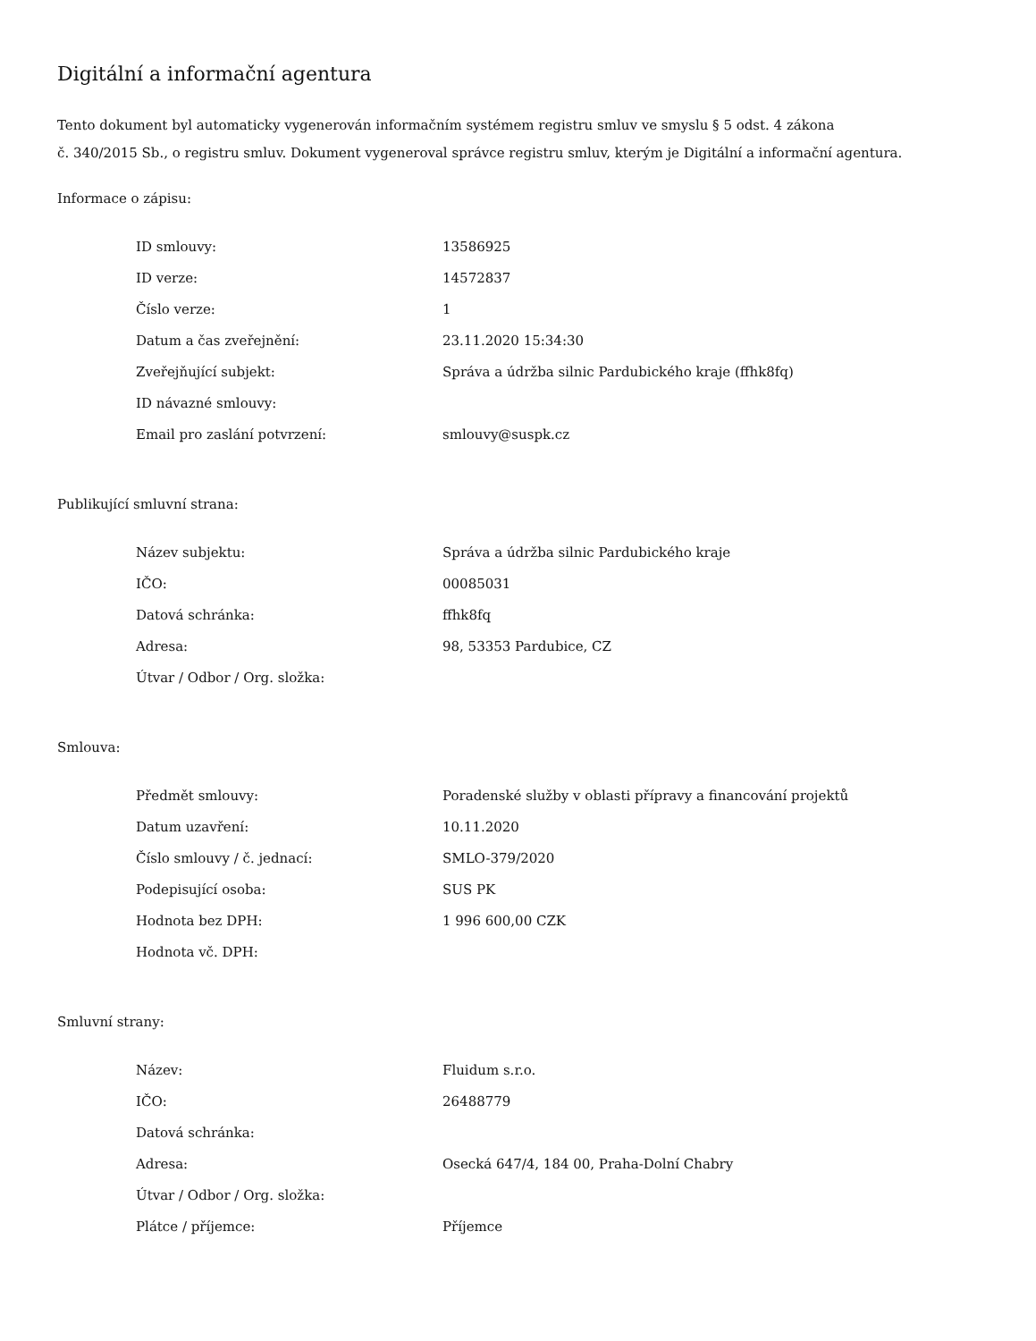Digitální a informační agentura
Tento dokument byl automaticky vygenerován informačním systémem registru smluv ve smyslu § 5 odst. 4 zákona
č. 340/2015 Sb., o registru smluv. Dokument vygeneroval správce registru smluv, kterým je Digitální a informační agentura.
Informace o zápisu:
| ID smlouvy: | 13586925 |
| ID verze: | 14572837 |
| Číslo verze: | 1 |
| Datum a čas zveřejnění: | 23.11.2020 15:34:30 |
| Zveřejňující subjekt: | Správa a údržba silnic Pardubického kraje (ffhk8fq) |
| ID návazné smlouvy: | |
| Email pro zaslání potvrzení: | smlouvy@suspk.cz |
Publikující smluvní strana:
| Název subjektu: | Správa a údržba silnic Pardubického kraje |
| IČO: | 00085031 |
| Datová schránka: | ffhk8fq |
| Adresa: | 98, 53353 Pardubice, CZ |
| Útvar / Odbor / Org. složka: | |
Smlouva:
| Předmět smlouvy: | Poradenské služby v oblasti přípravy a financování projektů |
| Datum uzavření: | 10.11.2020 |
| Číslo smlouvy / č. jednací: | SMLO-379/2020 |
| Podepisující osoba: | SUS PK |
| Hodnota bez DPH: | 1 996 600,00 CZK |
| Hodnota vč. DPH: | |
Smluvní strany:
| Název: | Fluidum s.r.o. |
| IČO: | 26488779 |
| Datová schránka: | |
| Adresa: | Osecká 647/4, 184 00, Praha-Dolní Chabry |
| Útvar / Odbor / Org. složka: | |
| Plátce / příjemce: | Příjemce |